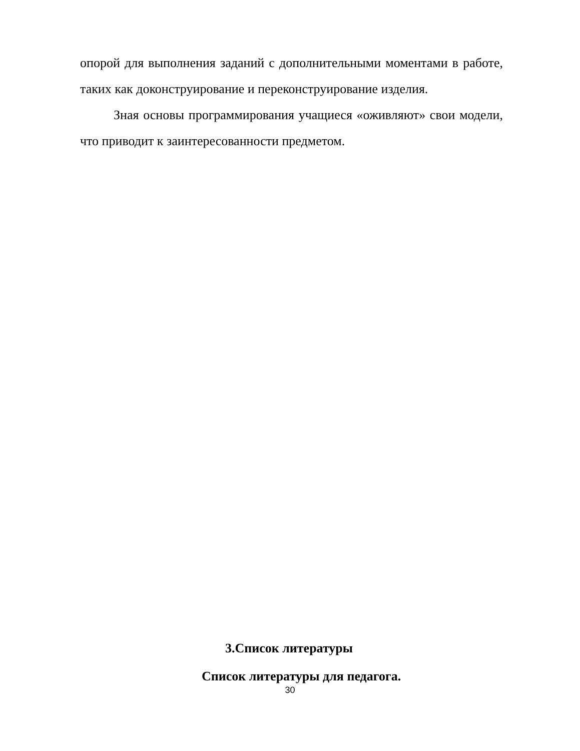опорой для выполнения заданий с дополнительными моментами в работе, таких как доконструирование и переконструирование изделия.
Зная основы программирования учащиеся «оживляют» свои модели, что приводит к заинтересованности предметом.
3.Список литературы
Список литературы для педагога.
30